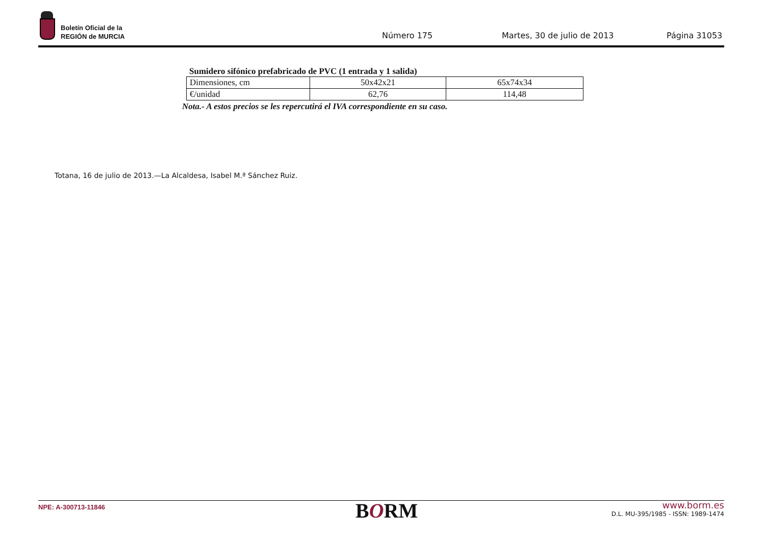Boletín Oficial de la
REGIÓN de MURCIA
Número 175 Martes, 30 de julio de 2013 Página 31053
Sumidero sifónico prefabricado de PVC (1 entrada y 1 salida)
| Dimensiones, cm | 50x42x21 | 65x74x34 |
| €/unidad | 62,76 | 114,48 |
Nota.- A estos precios se les repercutirá el IVA correspondiente en su caso.
Totana, 16 de julio de 2013.—La Alcaldesa, Isabel M.ª Sánchez Ruiz.
NPE: A-300713-11846 BORM
www.borm.es
D.L. MU-395/1985 - ISSN: 1989-1474